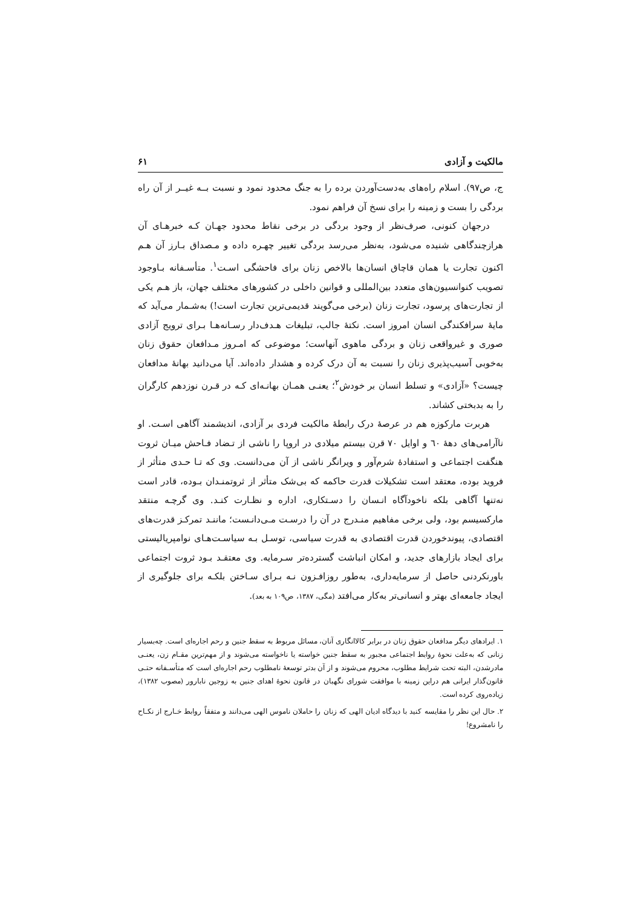مالکیت و آزادی ۶۱
ج، ص۹۷). اسلام راه‌های به‌دست‌آوردن برده را به جنگ محدود نمود و نسبت بــه غیــر از آن راه بردگی را بست و زمینه را برای نسخ آن فراهم نمود.
درجهان کنونی، صرف‌نظر از وجود بردگی در برخی نقاط محدود جهـان کـه خبرهـای آن هرازچندگاهی شنیده می‌شود، به‌نظر می‌رسد بردگی تغییر چهـره داده و مـصداق بـارز آن هـم اکنون تجارت یا همان قاچاق انسان‌ها بالاخص زنان برای فاحشگی اسـت<sup>۱</sup>. متأسـفانه بـاوجود تصویب کنوانسیون‌های متعدد بین‌المللی و قوانین داخلی در کشورهای مختلف جهان، باز هـم یکی از تجارت‌های پرسود، تجارت زنان (برخی می‌گویند قدیمی‌ترین تجارت است!) به‌شـمار می‌آید که مایهٔ سرافکندگی انسان امروز است. نکتهٔ جالب، تبلیغات هـدف‌دار رسـانه‌هـا بـرای ترویج آزادی صوری و غیرواقعی زنان و بردگی ماهوی آنهاست؛ موضوعی که امـروز مـدافعان حقوق زنان به‌خوبی آسیب‌پذیری زنان را نسبت به آن درک کرده و هشدار داده‌اند. آیا می‌دانید بهانهٔ مدافعان چیست؟ «آزادی» و تسلط انسان بر خودش<sup>۲</sup>؛ یعنـی همـان بهانـه‌ای کـه در قـرن نوزدهم کارگران را به بدبختی کشاند.
هربرت مارکوزه هم در عرصهٔ درک رابطهٔ مالکیت فردی بر آزادی، اندیشمند آگاهی اسـت. او ناآرامی‌های دههٔ ٦٠ و اوایل ۷۰ قرن بیستم میلادی در اروپا را ناشی از تـضاد فـاحش میـان ثروت هنگفت اجتماعی و استفادهٔ شرم‌آور و ویرانگر ناشی از آن می‌دانست. وی که تـا حـدی متأثر از فروید بوده، معتقد است تشکیلات قدرت حاکمه که بی‌شک متأثر از ثروتمنـدان بـوده، قادر است نه‌تنها آگاهی بلکه ناخودآگاه انـسان را دسـتکاری، اداره و نظـارت کنـد. وی گرچـه منتقد مارکسیسم بود، ولی برخی مفاهیم منـدرج در آن را درسـت مـی‌دانـست؛ ماننـد تمرکـز قدرت‌های اقتصادی، پیوندخوردن قدرت اقتصادی به قدرت سیاسی، توسـل بـه سیاسـت‌هـای نوامپریالیستی برای ایجاد بازارهای جدید، و امکان انباشت گسترده‌تر سـرمایه. وی معتقـد بـود ثروت اجتماعی باورنکردنی حاصل از سرمایه‌داری، به‌طور روزافـزون نـه بـرای سـاختن بلکـه برای جلوگیری از ایجاد جامعه‌ای بهتر و انسانی‌تر به‌کار می‌افتد (مگی، ۱۳۸۷، ص۱۰۹ به بعد).
۱. ایرادهای دیگر مدافعان حقوق زنان در برابر کالاانگاری آنان، مسائل مربوط به سقط جنین و رحم اجاره‌ای است. چه‌بسیار زنانی که به‌علت نحوهٔ روابط اجتماعی مجبور به سقط جنین خواسته یا ناخواسته می‌شوند و از مهم‌ترین مقـام زن، یعنـی مادرشدن، البته تحت شرایط مطلوب، محروم می‌شوند و از آن بدتر توسعهٔ نامطلوب رحم اجاره‌ای است که متأسـفانه حتـی قانون‌گذار ایرانی هم دراین زمینه با موافقت شورای نگهبان در قانون نحوهٔ اهدای جنین به زوجین نابارور (مصوب ۱۳۸۲)، زیاده‌روی کرده است.
۲. حال این نظر را مقایسه کنید با دیدگاه ادیان الهی که زنان را حاملان ناموس الهی می‌دانند و متفقاً روابط خـارج از نکـاح را نامشروع!